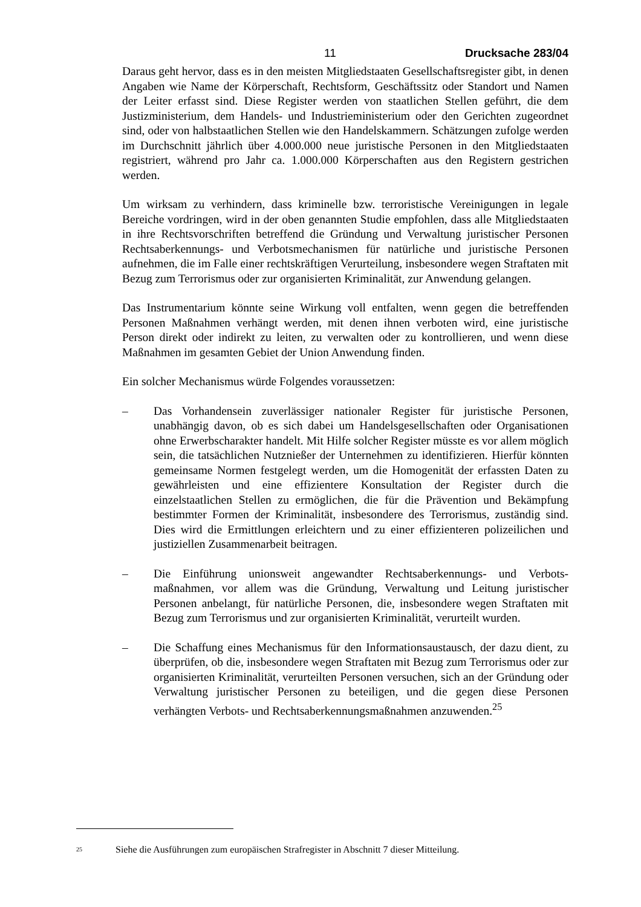11 Drucksache 283/04
Daraus geht hervor, dass es in den meisten Mitgliedstaaten Gesellschaftsregister gibt, in denen Angaben wie Name der Körperschaft, Rechtsform, Geschäftssitz oder Standort und Namen der Leiter erfasst sind. Diese Register werden von staatlichen Stellen geführt, die dem Justizministerium, dem Handels- und Industrieministerium oder den Gerichten zugeordnet sind, oder von halbstaatlichen Stellen wie den Handelskammern. Schätzungen zufolge werden im Durchschnitt jährlich über 4.000.000 neue juristische Personen in den Mitgliedstaaten registriert, während pro Jahr ca. 1.000.000 Körperschaften aus den Registern gestrichen werden.
Um wirksam zu verhindern, dass kriminelle bzw. terroristische Vereinigungen in legale Bereiche vordringen, wird in der oben genannten Studie empfohlen, dass alle Mitgliedstaaten in ihre Rechtsvorschriften betreffend die Gründung und Verwaltung juristischer Personen Rechtsaberkennungs- und Verbotsmechanismen für natürliche und juristische Personen aufnehmen, die im Falle einer rechtskräftigen Verurteilung, insbesondere wegen Straftaten mit Bezug zum Terrorismus oder zur organisierten Kriminalität, zur Anwendung gelangen.
Das Instrumentarium könnte seine Wirkung voll entfalten, wenn gegen die betreffenden Personen Maßnahmen verhängt werden, mit denen ihnen verboten wird, eine juristische Person direkt oder indirekt zu leiten, zu verwalten oder zu kontrollieren, und wenn diese Maßnahmen im gesamten Gebiet der Union Anwendung finden.
Ein solcher Mechanismus würde Folgendes voraussetzen:
– Das Vorhandensein zuverlässiger nationaler Register für juristische Personen, unabhängig davon, ob es sich dabei um Handelsgesellschaften oder Organisationen ohne Erwerbscharakter handelt. Mit Hilfe solcher Register müsste es vor allem möglich sein, die tatsächlichen Nutznießer der Unternehmen zu identifizieren. Hierfür könnten gemeinsame Normen festgelegt werden, um die Homogenität der erfassten Daten zu gewährleisten und eine effizientere Konsultation der Register durch die einzelstaatlichen Stellen zu ermöglichen, die für die Prävention und Bekämpfung bestimmter Formen der Kriminalität, insbesondere des Terrorismus, zuständig sind. Dies wird die Ermittlungen erleichtern und zu einer effizienteren polizeilichen und justiziellen Zusammenarbeit beitragen.
– Die Einführung unionsweit angewandter Rechtsaberkennungs- und Verbots-maßnahmen, vor allem was die Gründung, Verwaltung und Leitung juristischer Personen anbelangt, für natürliche Personen, die, insbesondere wegen Straftaten mit Bezug zum Terrorismus und zur organisierten Kriminalität, verurteilt wurden.
– Die Schaffung eines Mechanismus für den Informationsaustausch, der dazu dient, zu überprüfen, ob die, insbesondere wegen Straftaten mit Bezug zum Terrorismus oder zur organisierten Kriminalität, verurteilten Personen versuchen, sich an der Gründung oder Verwaltung juristischer Personen zu beteiligen, und die gegen diese Personen verhängten Verbots- und Rechtsaberkennungsmaßnahmen anzuwenden.<sup>25</sup>
<sup>25</sup> Siehe die Ausführungen zum europäischen Strafregister in Abschnitt 7 dieser Mitteilung.